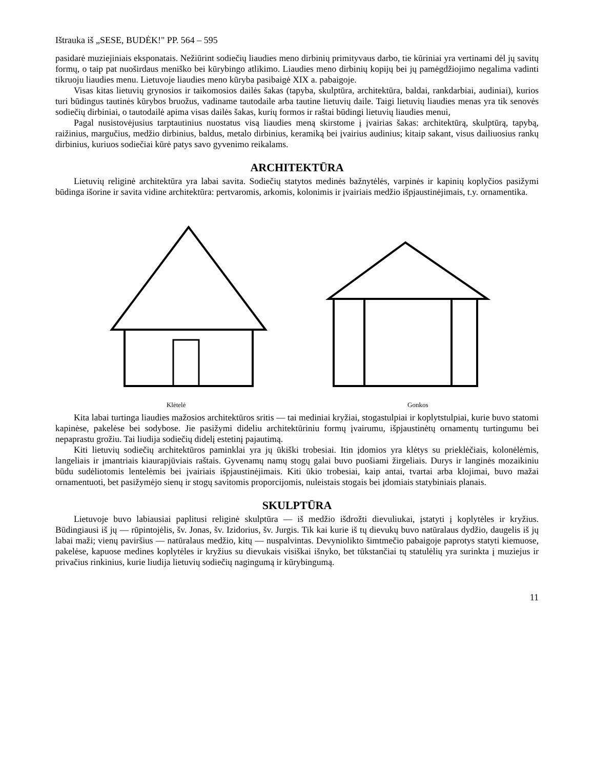Ištrauka iš „SESE, BUDĖK!" PP. 564 – 595
pasidarė muziejiniais eksponatais. Nežiūrint sodiečių liaudies meno dirbinių primityvaus darbo, tie kūriniai yra vertinami dėl jų savitų formų, o taip pat nuoširdaus meniško bei kūrybingo atlikimo. Liaudies meno dirbinių kopijų bei jų pamėgdžiojimo negalima vadinti tikruoju liaudies menu. Lietuvoje liaudies meno kūryba pasibaigė XIX a. pabaigoje.
Visas kitas lietuvių grynosios ir taikomosios dailės šakas (tapyba, skulptūra, architektūra, baldai, rankdarbiai, audiniai), kurios turi būdingus tautinės kūrybos bruožus, vadiname tautodaile arba tautine lietuvių daile. Taigi lietuvių liaudies menas yra tik senovės sodiečių dirbiniai, o tautodailė apima visas dailės šakas, kurių formos ir raštai būdingi lietuvių liaudies menui,
Pagal nusistovėjusius tarptautinius nuostatus visą liaudies meną skirstome į įvairias šakas: architektūrą, skulptūrą, tapybą, raižinius, margučius, medžio dirbinius, baldus, metalo dirbinius, keramiką bei įvairius audinius; kitaip sakant, visus dailiuosius rankų dirbinius, kuriuos sodiečiai kūrė patys savo gyvenimo reikalams.
ARCHITEKTŪRA
Lietuvių religinė architektūra yra labai savita. Sodiečių statytos medinės bažnytėlės, varpinės ir kapinių koplyčios pasižymi būdinga išorine ir savita vidine architektūra: pertvaromis, arkomis, kolonimis ir įvairiais medžio išpjaustinėjimais, t.y. ornamentika.
Klėtelė Gonkos
Kita labai turtinga liaudies mažosios architektūros sritis — tai mediniai kryžiai, stogastulpiai ir koplytstulpiai, kurie buvo statomi kapinėse, pakelėse bei sodybose. Jie pasižymi dideliu architektūriniu formų įvairumu, išpjaustinėtų ornamentų turtingumu bei nepaprastu grožiu. Tai liudija sodiečių didelį estetinį pajautimą.
Kiti lietuvių sodiečių architektūros paminklai yra jų ūkiški trobesiai. Itin įdomios yra klėtys su prieklėčiais, kolonėlėmis, langeliais ir įmantriais kiaurapjūviais raštais. Gyvenamų namų stogų galai buvo puošiami žirgeliais. Durys ir langinės mozaikiniu būdu sudėliotomis lentelėmis bei įvairiais išpjaustinėjimais. Kiti ūkio trobesiai, kaip antai, tvartai arba klojimai, buvo mažai ornamentuoti, bet pasižymėjo sienų ir stogų savitomis proporcijomis, nuleistais stogais bei įdomiais statybiniais planais.
SKULPTŪRA
Lietuvoje buvo labiausiai paplitusi religinė skulptūra — iš medžio išdrožti dievuliukai, įstatyti į koplytėles ir kryžius. Būdingiausi iš jų — rūpintojėlis, šv. Jonas, šv. Izidorius, šv. Jurgis. Tik kai kurie iš tų dievukų buvo natūralaus dydžio, daugelis iš jų labai maži; vienų paviršius — natūralaus medžio, kitų — nuspalvintas. Devyniolikto šimtmečio pabaigoje paprotys statyti kiemuose, pakelėse, kapuose medines koplytėles ir kryžius su dievukais visiškai išnyko, bet tūkstančiai tų statulėlių yra surinkta į muziejus ir privačius rinkinius, kurie liudija lietuvių sodiečių nagingumą ir kūrybingumą.
11